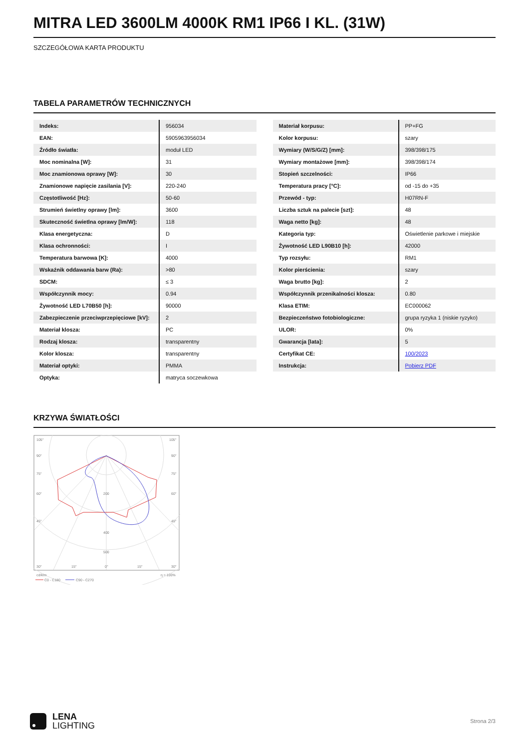MITRA LED 3600LM 4000K RM1 IP66 I KL. (31W)
SZCZEGÓŁOWA KARTA PRODUKTU
TABELA PARAMETRÓW TECHNICZNYCH
| Indeks: | 956034 |
| EAN: | 5905963956034 |
| Źródło światła: | moduł LED |
| Moc nominalna [W]: | 31 |
| Moc znamionowa oprawy [W]: | 30 |
| Znamionowe napięcie zasilania [V]: | 220-240 |
| Częstotliwość [Hz]: | 50-60 |
| Strumień świetlny oprawy [lm]: | 3600 |
| Skuteczność świetlna oprawy [lm/W]: | 118 |
| Klasa energetyczna: | D |
| Klasa ochronności: | I |
| Temperatura barwowa [K]: | 4000 |
| Wskaźnik oddawania barw (Ra): | >80 |
| SDCM: | ≤ 3 |
| Współczynnik mocy: | 0.94 |
| Żywotność LED L70B50 [h]: | 90000 |
| Zabezpieczenie przeciwprzepięciowe [kV]: | 2 |
| Materiał klosza: | PC |
| Rodzaj klosza: | transparentny |
| Kolor klosza: | transparentny |
| Materiał optyki: | PMMA |
| Optyka: | matryca soczewkowa |
| Materiał korpusu: | PP+FG |
| Kolor korpusu: | szary |
| Wymiary (W/S/G/Z) [mm]: | 398/398/175 |
| Wymiary montażowe [mm]: | 398/398/174 |
| Stopień szczelności: | IP66 |
| Temperatura pracy [°C]: | od -15 do +35 |
| Przewód - typ: | H07RN-F |
| Liczba sztuk na palecie [szt]: | 48 |
| Waga netto [kg]: | 48 |
| Kategoria typ: | Oświetlenie parkowe i miejskie |
| Żywotność LED L90B10 [h]: | 42000 |
| Typ rozsyłu: | RM1 |
| Kolor pierścienia: | szary |
| Waga brutto [kg]: | 2 |
| Współczynnik przenikalności klosza: | 0.80 |
| Klasa ETIM: | EC000062 |
| Bezpieczeństwo fotobiologiczne: | grupa ryzyka 1 (niskie ryzyko) |
| ULOR: | 0% |
| Gwarancja [lata]: | 5 |
| Certyfikat CE: | 100/2023 |
| Instrukcja: | Pobierz PDF |
KRZYWA ŚWIATŁOŚCI
105°
105°
90°
90°
75°
75°
60°
60°
45°
45°
200
400
500
30°
15°
0°
15°
30°
cd/klm
η = 100%
C0 - C180
C90 - C270
LENA
LIGHTING
Strona 2/3